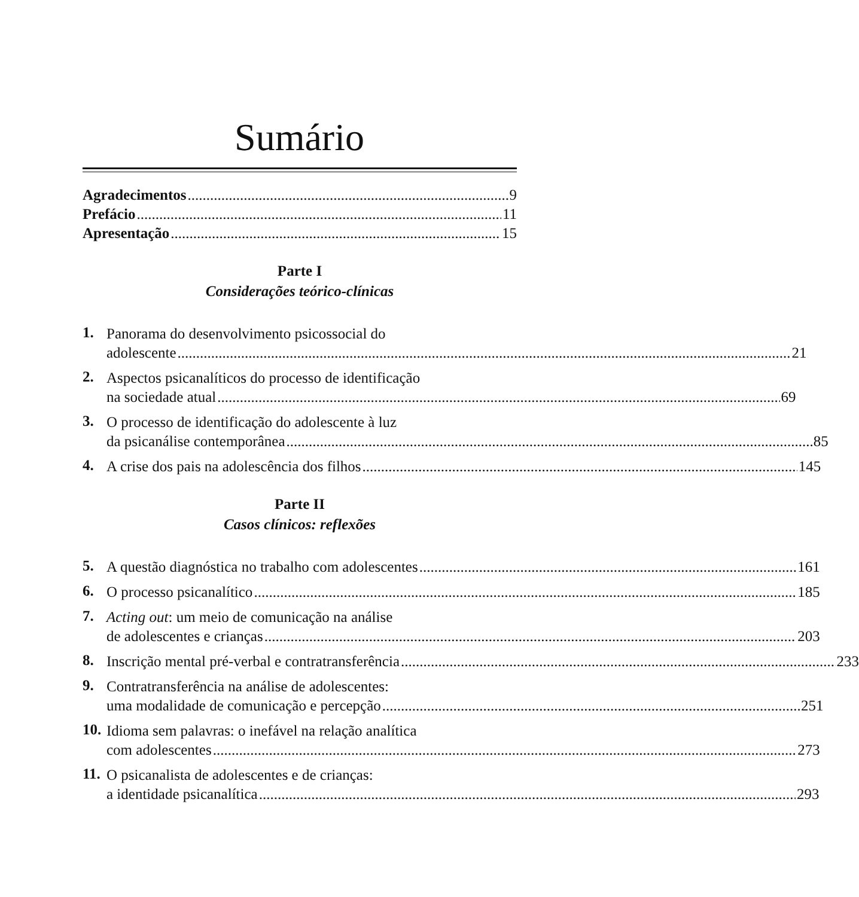Sumário
Agradecimentos 9
Prefácio 11
Apresentação 15
Parte I
Considerações teórico-clínicas
1.
Panorama do desenvolvimento psicossocial do
adolescente 21
2.
Aspectos psicanalíticos do processo de identificação
na sociedade atual 69
3.
O processo de identificação do adolescente à luz
da psicanálise contemporânea 85
4.
A crise dos pais na adolescência dos filhos 145
Parte II
Casos clínicos: reflexões
5.
A questão diagnóstica no trabalho com adolescentes 161
6.
O processo psicanalítico 185
7.
Acting out: um meio de comunicação na análise
de adolescentes e crianças 203
8.
Inscrição mental pré-verbal e contratransferência 233
9.
Contratransferência na análise de adolescentes:
uma modalidade de comunicação e percepção 251
10.
Idioma sem palavras: o inefável na relação analítica
com adolescentes 273
11.
O psicanalista de adolescentes e de crianças:
a identidade psicanalítica 293